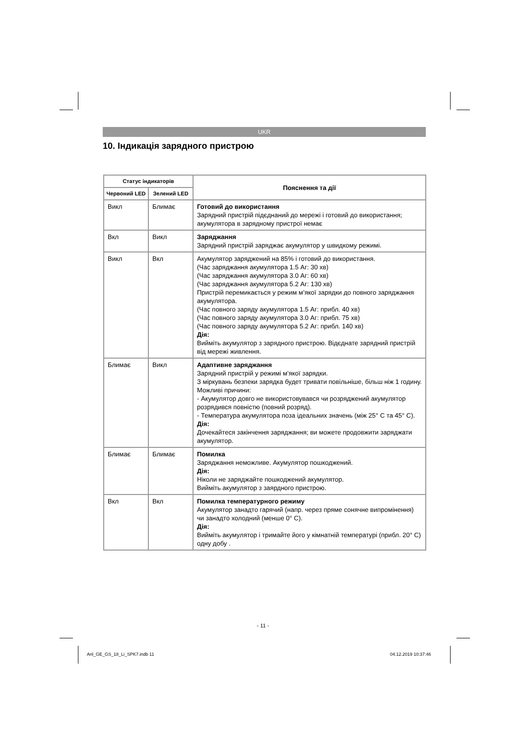UKR
10. Індикація зарядного пристрою
| Статус індикаторів | | Пояснення та дії |
| --- | --- | --- |
| Червоний LED | Зелений LED | |
| Викл | Блимає | Готовий до використання Зарядний пристрій підєднаний до мережі і готовий до використання; акумулятора в зарядному пристрої немає |
| Вкл | Викл | Заряджання Зарядний пристрій заряджає акумулятор у швидкому режимі. |
| Викл | Вкл | Акумулятор заряджений на 85% і готовий до використання. (Час заряджання акумулятора 1.5 Аг: 30 хв) (Час заряджання акумулятора 3.0 Аг: 60 хв) (Час заряджання акумулятора 5.2 Аг: 130 хв) Пристрій перемикається у режим м’якої зарядки до повного заряджання акумулятора. (Час повного заряду акумулятора 1.5 Аг: прибл. 40 хв) (Час повного заряду акумулятора 3.0 Аг: прибл. 75 хв) (Час повного заряду акумулятора 5.2 Аг: прибл. 140 хв) Дія: Вийміть акумулятор з зарядного пристрою. Відєднате зарядний пристрій від мережі живлення. |
| Блимає | Викл | Адаптивне заряджання Зарядний пристрій у режимі м’якої зарядки. З міркувань безпеки зарядка будет тривати повільніше, більш ніж 1 годину. Можливі причини: - Акумулятор довго не використовувався чи розряджений акумулятор розрядився повністю (повний розряд). - Температура акумулятора поза ідеальних значень (між 25° C та 45° C). Дія: Дочекайтеся закінчення заряджання; ви можете продовжити заряджати акумулятор. |
| Блимає | Блимає | Помилка Заряджання неможливе. Акумулятор пошкоджений. Дія: Ніколи не заряджайте пошкоджений акумулятор. Вийміть акумулятор з заярдного пристрою. |
| Вкл | Вкл | Помилка температурного режиму Акумулятор занадто гарячий (напр. через пряме сонячне випромінення) чи занадто холодний (менше 0° C). Дія: Вийміть акумулятор і тримайте його у кімнатній температурі (прибл. 20° C) одну добу . |
- 11 -
Anl_GE_GS_18_Li_SPK7.indb 11 04.12.2019 10:37:46